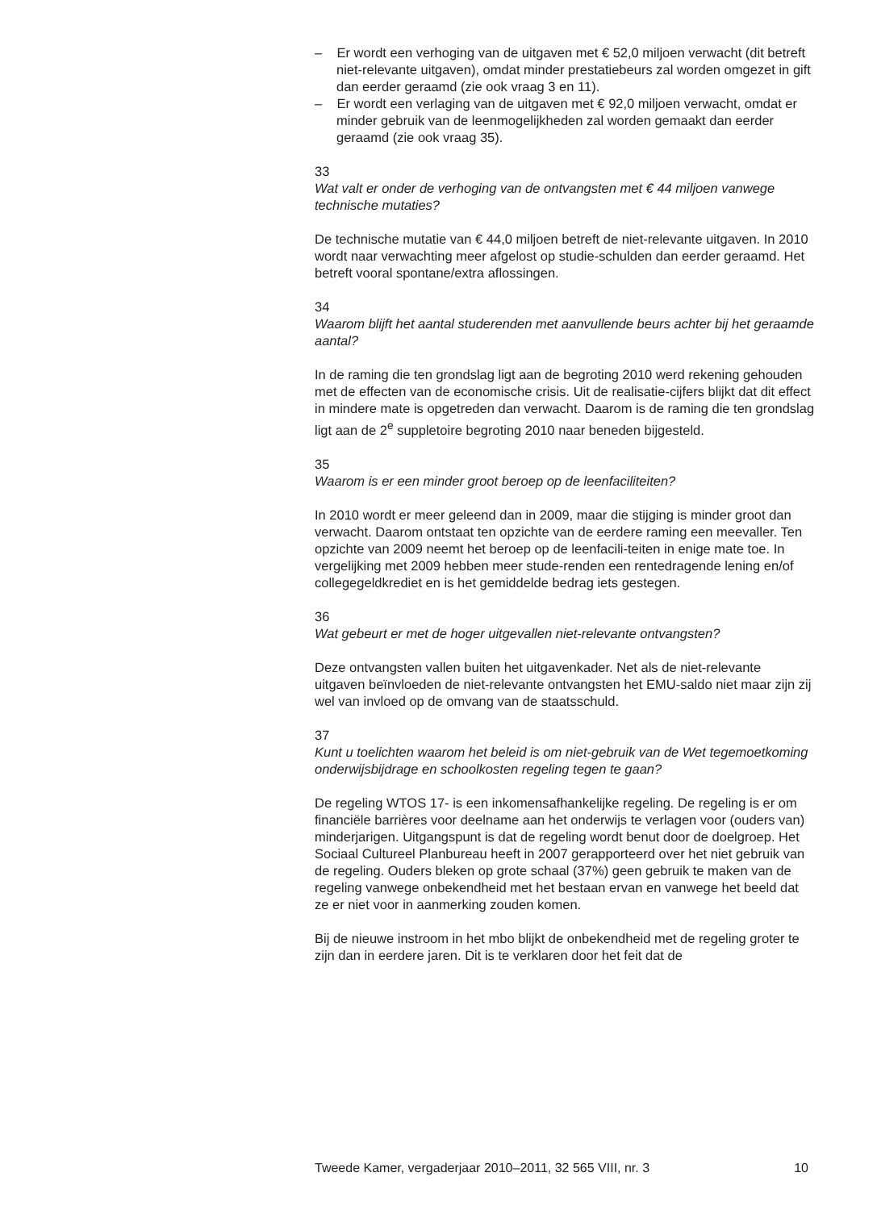– Er wordt een verhoging van de uitgaven met € 52,0 miljoen verwacht (dit betreft niet-relevante uitgaven), omdat minder prestatiebeurs zal worden omgezet in gift dan eerder geraamd (zie ook vraag 3 en 11).
– Er wordt een verlaging van de uitgaven met € 92,0 miljoen verwacht, omdat er minder gebruik van de leenmogelijkheden zal worden gemaakt dan eerder geraamd (zie ook vraag 35).
33
Wat valt er onder de verhoging van de ontvangsten met € 44 miljoen vanwege technische mutaties?
De technische mutatie van € 44,0 miljoen betreft de niet-relevante uitgaven. In 2010 wordt naar verwachting meer afgelost op studie-schulden dan eerder geraamd. Het betreft vooral spontane/extra aflossingen.
34
Waarom blijft het aantal studerenden met aanvullende beurs achter bij het geraamde aantal?
In de raming die ten grondslag ligt aan de begroting 2010 werd rekening gehouden met de effecten van de economische crisis. Uit de realisatie-cijfers blijkt dat dit effect in mindere mate is opgetreden dan verwacht. Daarom is de raming die ten grondslag ligt aan de 2<sup>e</sup> suppletoire begroting 2010 naar beneden bijgesteld.
35
Waarom is er een minder groot beroep op de leenfaciliteiten?
In 2010 wordt er meer geleend dan in 2009, maar die stijging is minder groot dan verwacht. Daarom ontstaat ten opzichte van de eerdere raming een meevaller. Ten opzichte van 2009 neemt het beroep op de leenfacili-teiten in enige mate toe. In vergelijking met 2009 hebben meer stude-renden een rentedragende lening en/of collegegeldkrediet en is het gemiddelde bedrag iets gestegen.
36
Wat gebeurt er met de hoger uitgevallen niet-relevante ontvangsten?
Deze ontvangsten vallen buiten het uitgavenkader. Net als de niet-relevante uitgaven beïnvloeden de niet-relevante ontvangsten het EMU-saldo niet maar zijn zij wel van invloed op de omvang van de staatsschuld.
37
Kunt u toelichten waarom het beleid is om niet-gebruik van de Wet tegemoetkoming onderwijsbijdrage en schoolkosten regeling tegen te gaan?
De regeling WTOS 17- is een inkomensafhankelijke regeling. De regeling is er om financiële barrières voor deelname aan het onderwijs te verlagen voor (ouders van) minderjarigen. Uitgangspunt is dat de regeling wordt benut door de doelgroep. Het Sociaal Cultureel Planbureau heeft in 2007 gerapporteerd over het niet gebruik van de regeling. Ouders bleken op grote schaal (37%) geen gebruik te maken van de regeling vanwege onbekendheid met het bestaan ervan en vanwege het beeld dat ze er niet voor in aanmerking zouden komen.
Bij de nieuwe instroom in het mbo blijkt de onbekendheid met de regeling groter te zijn dan in eerdere jaren. Dit is te verklaren door het feit dat de
Tweede Kamer, vergaderjaar 2010–2011, 32 565 VIII, nr. 3 10